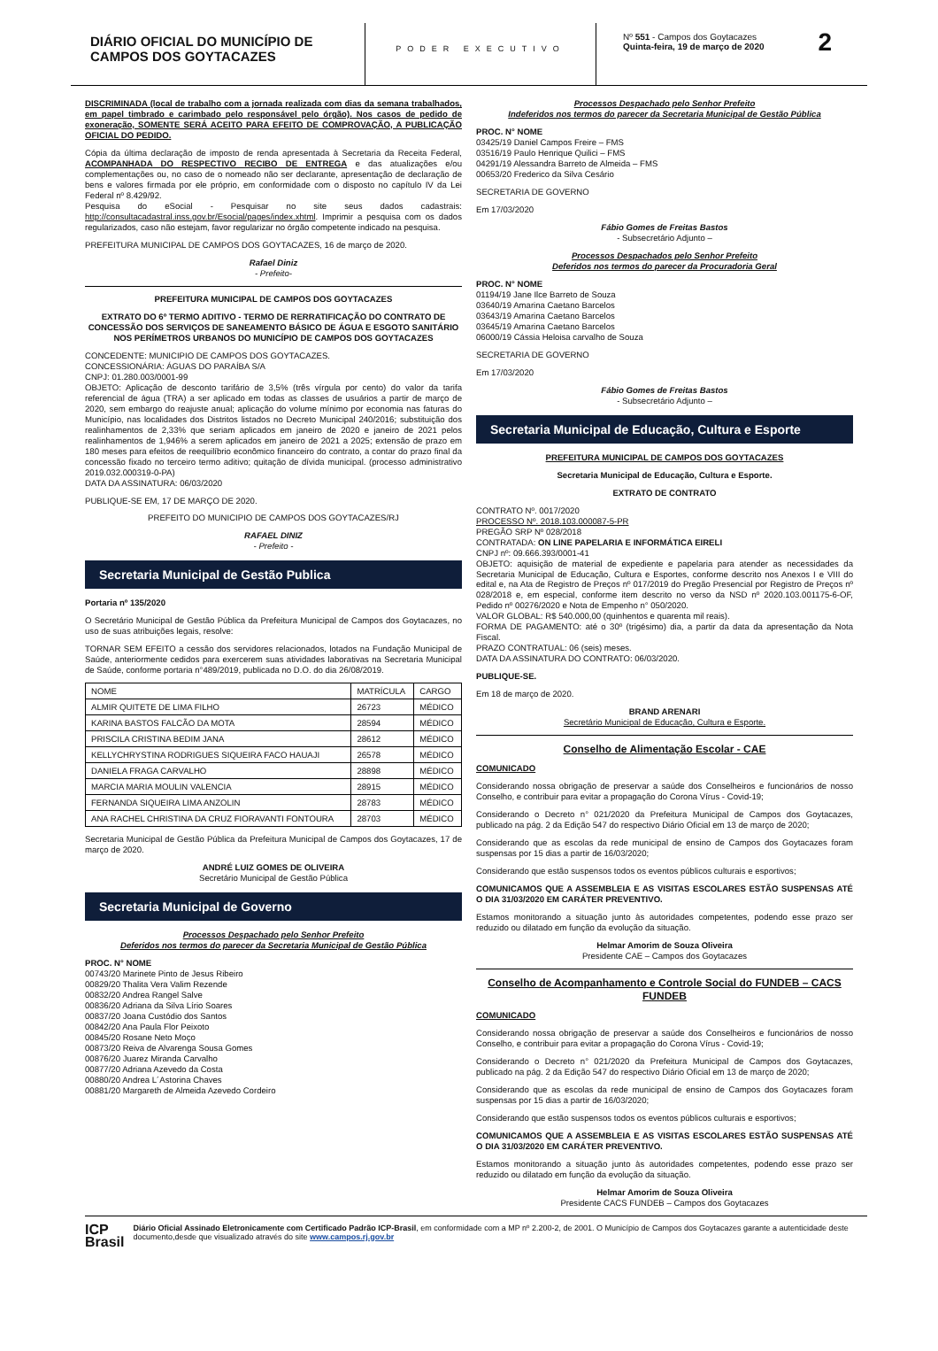DIÁRIO OFICIAL DO MUNICÍPIO DE CAMPOS DOS GOYTACAZES
PODER EXECUTIVO
Nº 551 - Campos dos Goytacazes
Quinta-feira, 19 de março de 2020
2
DISCRIMINADA (local de trabalho com a jornada realizada com dias da semana trabalhados, em papel timbrado e carimbado pelo responsável pelo órgão). Nos casos de pedido de exoneração, SOMENTE SERÁ ACEITO PARA EFEITO DE COMPROVAÇÃO, A PUBLICAÇÃO OFICIAL DO PEDIDO.
Cópia da última declaração de imposto de renda apresentada à Secretaria da Receita Federal, ACOMPANHADA DO RESPECTIVO RECIBO DE ENTREGA e das atualizações e/ou complementações ou, no caso de o nomeado não ser declarante, apresentação de declaração de bens e valores firmada por ele próprio, em conformidade com o disposto no capítulo IV da Lei Federal nº 8.429/92.
Pesquisa do eSocial - Pesquisar no site seus dados cadastrais: http://consultacadastral.inss.gov.br/Esocial/pages/index.xhtml. Imprimir a pesquisa com os dados regularizados, caso não estejam, favor regularizar no órgão competente indicado na pesquisa.
PREFEITURA MUNICIPAL DE CAMPOS DOS GOYTACAZES, 16 de março de 2020.
Rafael Diniz
- Prefeito-
PREFEITURA MUNICIPAL DE CAMPOS DOS GOYTACAZES
EXTRATO DO 6º TERMO ADITIVO - TERMO DE RERRATIFICAÇÃO DO CONTRATO DE CONCESSÃO DOS SERVIÇOS DE SANEAMENTO BÁSICO DE ÁGUA E ESGOTO SANITÁRIO NOS PERÍMETROS URBANOS DO MUNICÍPIO DE CAMPOS DOS GOYTACAZES
CONCEDENTE: MUNICIPIO DE CAMPOS DOS GOYTACAZES.
CONCESSIONÁRIA: ÁGUAS DO PARAÍBA S/A
CNPJ: 01.280.003/0001-99
OBJETO: Aplicação de desconto tarifário de 3,5% (três vírgula por cento) do valor da tarifa referencial de água (TRA) a ser aplicado em todas as classes de usuários a partir de março de 2020, sem embargo do reajuste anual; aplicação do volume mínimo por economia nas faturas do Município, nas localidades dos Distritos listados no Decreto Municipal 240/2016; substituição dos realinhamentos de 2,33% que seriam aplicados em janeiro de 2020 e janeiro de 2021 pelos realinhamentos de 1,946% a serem aplicados em janeiro de 2021 a 2025; extensão de prazo em 180 meses para efeitos de reequilíbrio econômico financeiro do contrato, a contar do prazo final da concessão fixado no terceiro termo aditivo; quitação de dívida municipal. (processo administrativo 2019.032.000319-0-PA)
DATA DA ASSINATURA: 06/03/2020
PUBLIQUE-SE EM, 17 DE MARÇO DE 2020.
PREFEITO DO MUNICIPIO DE CAMPOS DOS GOYTACAZES/RJ
RAFAEL DINIZ
- Prefeito -
Secretaria Municipal de Gestão Publica
Portaria nº 135/2020
O Secretário Municipal de Gestão Pública da Prefeitura Municipal de Campos dos Goytacazes, no uso de suas atribuições legais, resolve:
TORNAR SEM EFEITO a cessão dos servidores relacionados, lotados na Fundação Municipal de Saúde, anteriormente cedidos para exercerem suas atividades laborativas na Secretaria Municipal de Saúde, conforme portaria n°489/2019, publicada no D.O. do dia 26/08/2019.
| NOME | MATRÍCULA | CARGO |
| --- | --- | --- |
| ALMIR QUITETE DE LIMA FILHO | 26723 | MÉDICO |
| KARINA BASTOS FALCÃO DA MOTA | 28594 | MÉDICO |
| PRISCILA CRISTINA BEDIM JANA | 28612 | MÉDICO |
| KELLYCHRYSTINA RODRIGUES SIQUEIRA FACO HAUAJI | 26578 | MÉDICO |
| DANIELA FRAGA CARVALHO | 28898 | MÉDICO |
| MARCIA MARIA MOULIN VALENCIA | 28915 | MÉDICO |
| FERNANDA SIQUEIRA LIMA ANZOLIN | 28783 | MÉDICO |
| ANA RACHEL CHRISTINA DA CRUZ FIORAVANTI FONTOURA | 28703 | MÉDICO |
Secretaria Municipal de Gestão Pública da Prefeitura Municipal de Campos dos Goytacazes, 17 de março de 2020.
ANDRÉ LUIZ GOMES DE OLIVEIRA
Secretário Municipal de Gestão Pública
Secretaria Municipal de Governo
Processos Despachado pelo Senhor Prefeito
Deferidos nos termos do parecer da Secretaria Municipal de Gestão Pública
PROC. N° NOME
00743/20 Marinete Pinto de Jesus Ribeiro
00829/20 Thalita Vera Valim Rezende
00832/20 Andrea Rangel Salve
00836/20 Adriana da Silva Lírio Soares
00837/20 Joana Custódio dos Santos
00842/20 Ana Paula Flor Peixoto
00845/20 Rosane Neto Moço
00873/20 Reiva de Alvarenga Sousa Gomes
00876/20 Juarez Miranda Carvalho
00877/20 Adriana Azevedo da Costa
00880/20 Andrea L´Astorina Chaves
00881/20 Margareth de Almeida Azevedo Cordeiro
Processos Despachado pelo Senhor Prefeito
Indeferidos nos termos do parecer da Secretaria Municipal de Gestão Pública
PROC. N° NOME
03425/19 Daniel Campos Freire – FMS
03516/19 Paulo Henrique Quilici – FMS
04291/19 Alessandra Barreto de Almeida – FMS
00653/20 Frederico da Silva Cesário
SECRETARIA DE GOVERNO
Em 17/03/2020
Fábio Gomes de Freitas Bastos
- Subsecretário Adjunto –
Processos Despachados pelo Senhor Prefeito
Deferidos nos termos do parecer da Procuradoria Geral
PROC. N° NOME
01194/19 Jane Ilce Barreto de Souza
03640/19 Amarina Caetano Barcelos
03643/19 Amarina Caetano Barcelos
03645/19 Amarina Caetano Barcelos
06000/19 Cássia Heloisa carvalho de Souza
SECRETARIA DE GOVERNO
Em 17/03/2020
Fábio Gomes de Freitas Bastos
- Subsecretário Adjunto –
Secretaria Municipal de Educação, Cultura e Esporte
PREFEITURA MUNICIPAL DE CAMPOS DOS GOYTACAZES
Secretaria Municipal de Educação, Cultura e Esporte.
EXTRATO DE CONTRATO
CONTRATO Nº. 0017/2020
PROCESSO Nº. 2018.103.000087-5-PR
PREGÃO SRP Nº 028/2018
CONTRATADA: ON LINE PAPELARIA E INFORMÁTICA EIRELI
CNPJ nº: 09.666.393/0001-41
OBJETO: aquisição de material de expediente e papelaria para atender as necessidades da Secretaria Municipal de Educação, Cultura e Esportes, conforme descrito nos Anexos I e VIII do edital e, na Ata de Registro de Preços nº 017/2019 do Pregão Presencial por Registro de Preços nº 028/2018 e, em especial, conforme item descrito no verso da NSD nº 2020.103.001175-6-OF, Pedido nº 00276/2020 e Nota de Empenho n° 050/2020.
VALOR GLOBAL: R$ 540.000,00 (quinhentos e quarenta mil reais).
FORMA DE PAGAMENTO: até o 30º (trigésimo) dia, a partir da data da apresentação da Nota Fiscal.
PRAZO CONTRATUAL: 06 (seis) meses.
DATA DA ASSINATURA DO CONTRATO: 06/03/2020.
PUBLIQUE-SE.
Em 18 de março de 2020.
BRAND ARENARI
Secretário Municipal de Educação, Cultura e Esporte.
Conselho de Alimentação Escolar - CAE
COMUNICADO
Considerando nossa obrigação de preservar a saúde dos Conselheiros e funcionários de nosso Conselho, e contribuir para evitar a propagação do Corona Vírus - Covid-19;
Considerando o Decreto n° 021/2020 da Prefeitura Municipal de Campos dos Goytacazes, publicado na pág. 2 da Edição 547 do respectivo Diário Oficial em 13 de março de 2020;
Considerando que as escolas da rede municipal de ensino de Campos dos Goytacazes foram suspensas por 15 dias a partir de 16/03/2020;
Considerando que estão suspensos todos os eventos públicos culturais e esportivos;
COMUNICAMOS QUE A ASSEMBLEIA E AS VISITAS ESCOLARES ESTÃO SUSPENSAS ATÉ O DIA 31/03/2020 EM CARÁTER PREVENTIVO.
Estamos monitorando a situação junto às autoridades competentes, podendo esse prazo ser reduzido ou dilatado em função da evolução da situação.
Helmar Amorim de Souza Oliveira
Presidente CAE – Campos dos Goytacazes
Conselho de Acompanhamento e Controle Social do FUNDEB – CACS FUNDEB
COMUNICADO
Considerando nossa obrigação de preservar a saúde dos Conselheiros e funcionários de nosso Conselho, e contribuir para evitar a propagação do Corona Vírus - Covid-19;
Considerando o Decreto n° 021/2020 da Prefeitura Municipal de Campos dos Goytacazes, publicado na pág. 2 da Edição 547 do respectivo Diário Oficial em 13 de março de 2020;
Considerando que as escolas da rede municipal de ensino de Campos dos Goytacazes foram suspensas por 15 dias a partir de 16/03/2020;
Considerando que estão suspensos todos os eventos públicos culturais e esportivos;
COMUNICAMOS QUE A ASSEMBLEIA E AS VISITAS ESCOLARES ESTÃO SUSPENSAS ATÉ O DIA 31/03/2020 EM CARÁTER PREVENTIVO.
Estamos monitorando a situação junto às autoridades competentes, podendo esse prazo ser reduzido ou dilatado em função da evolução da situação.
Helmar Amorim de Souza Oliveira
Presidente CACS FUNDEB – Campos dos Goytacazes
ICP
Brasil
Diário Oficial Assinado Eletronicamente com Certificado Padrão ICP-Brasil, em conformidade com a MP nº 2.200-2, de 2001. O Município de Campos dos Goytacazes garante a autenticidade deste documento,desde que visualizado através do site www.campos.rj.gov.br